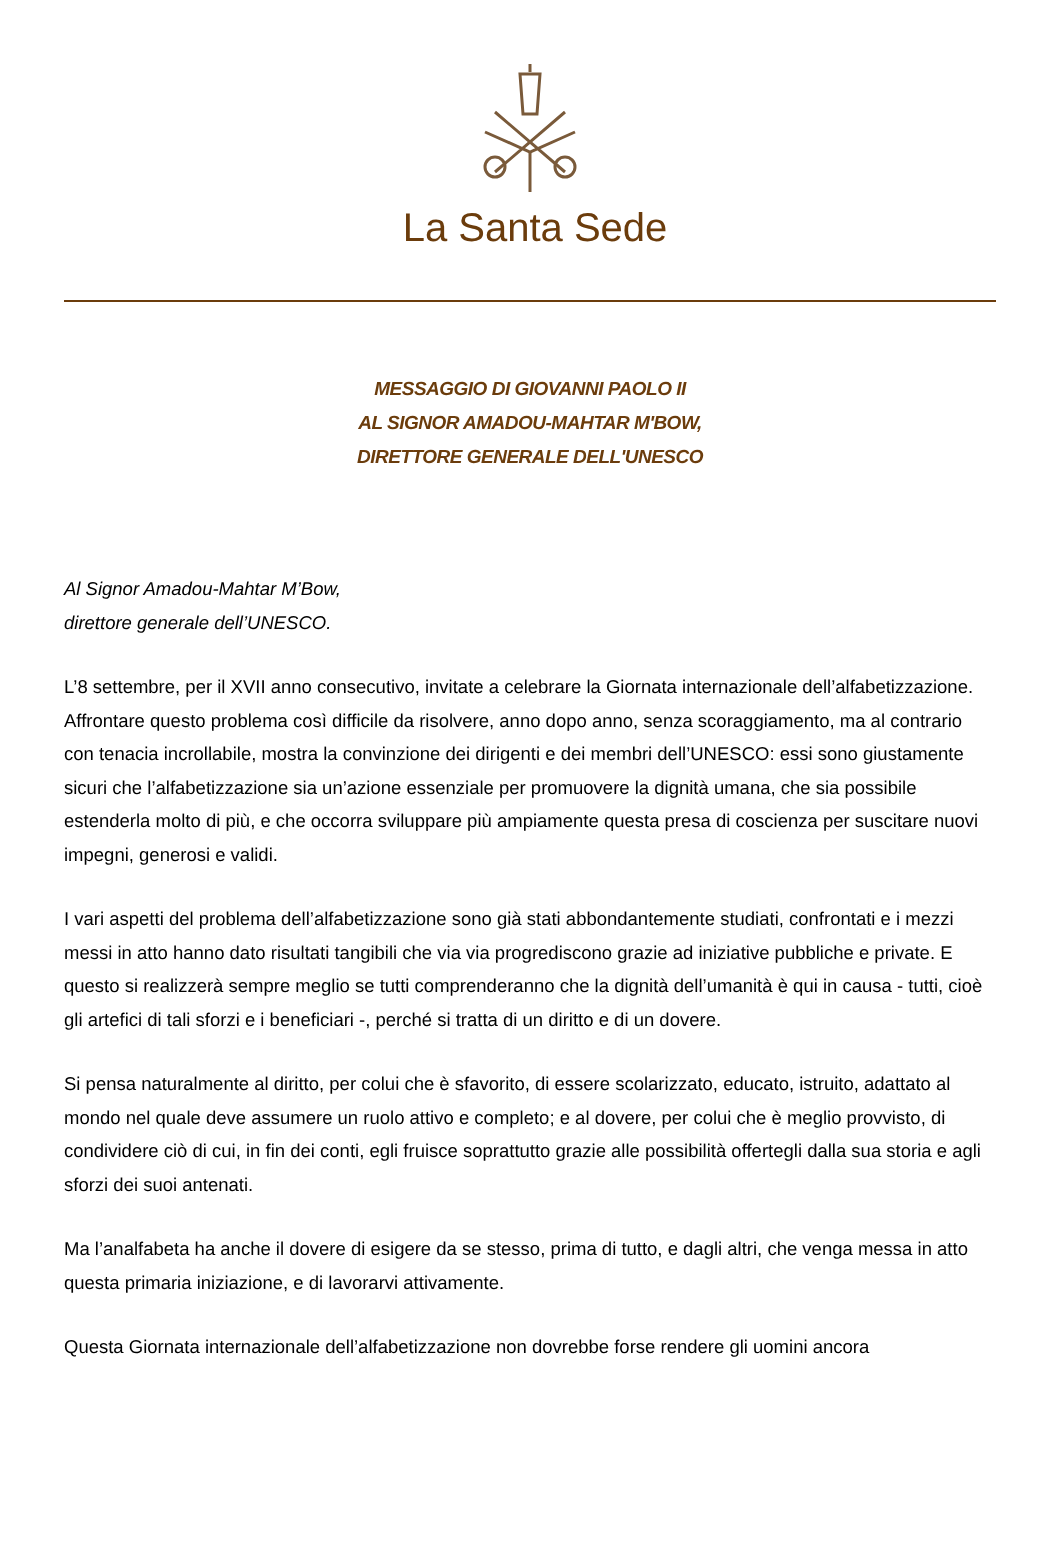La Santa Sede
MESSAGGIO DI GIOVANNI PAOLO II
AL SIGNOR AMADOU-MAHTAR M'BOW,
DIRETTORE GENERALE DELL'UNESCO
Al Signor Amadou-Mahtar M’Bow,
direttore generale dell’UNESCO.
L’8 settembre, per il XVII anno consecutivo, invitate a celebrare la Giornata internazionale dell’alfabetizzazione. Affrontare questo problema così difficile da risolvere, anno dopo anno, senza scoraggiamento, ma al contrario con tenacia incrollabile, mostra la convinzione dei dirigenti e dei membri dell’UNESCO: essi sono giustamente sicuri che l’alfabetizzazione sia un’azione essenziale per promuovere la dignità umana, che sia possibile estenderla molto di più, e che occorra sviluppare più ampiamente questa presa di coscienza per suscitare nuovi impegni, generosi e validi.
I vari aspetti del problema dell’alfabetizzazione sono già stati abbondantemente studiati, confrontati e i mezzi messi in atto hanno dato risultati tangibili che via via progrediscono grazie ad iniziative pubbliche e private. E questo si realizzerà sempre meglio se tutti comprenderanno che la dignità dell’umanità è qui in causa - tutti, cioè gli artefici di tali sforzi e i beneficiari -, perché si tratta di un diritto e di un dovere.
Si pensa naturalmente al diritto, per colui che è sfavorito, di essere scolarizzato, educato, istruito, adattato al mondo nel quale deve assumere un ruolo attivo e completo; e al dovere, per colui che è meglio provvisto, di condividere ciò di cui, in fin dei conti, egli fruisce soprattutto grazie alle possibilità offertegli dalla sua storia e agli sforzi dei suoi antenati.
Ma l’analfabeta ha anche il dovere di esigere da se stesso, prima di tutto, e dagli altri, che venga messa in atto questa primaria iniziazione, e di lavorarvi attivamente.
Questa Giornata internazionale dell’alfabetizzazione non dovrebbe forse rendere gli uomini ancora